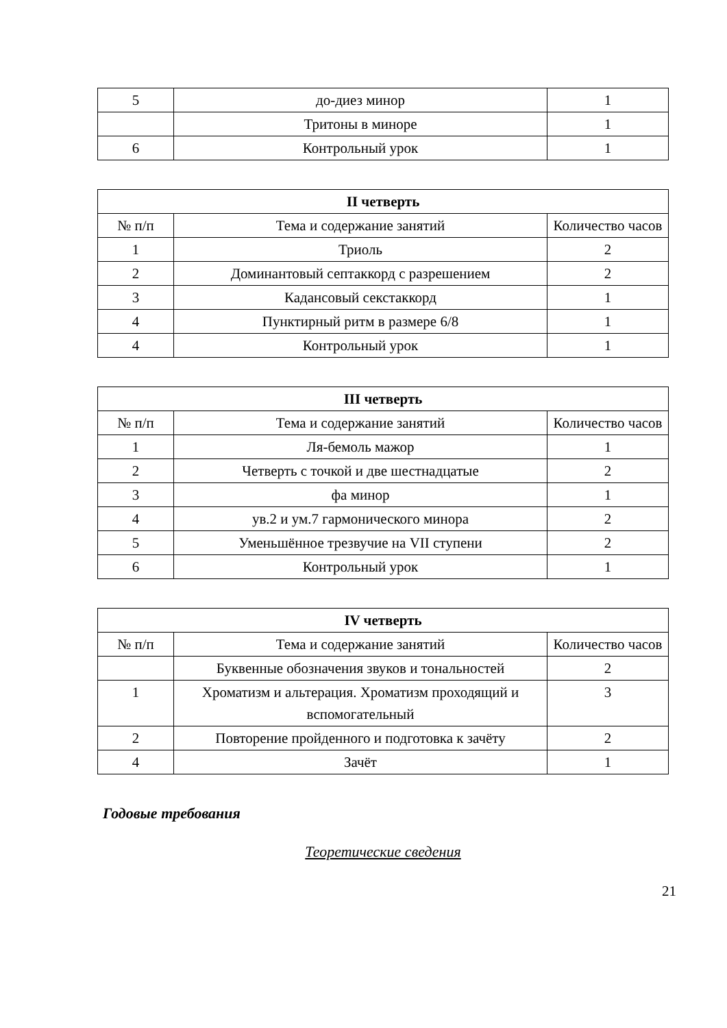| 5 | до-диез минор | 1 |
| | Тритоны в миноре | 1 |
| 6 | Контрольный урок | 1 |
| II четверть | | |
| --- | --- | --- |
| № п/п | Тема и содержание занятий | Количество часов |
| 1 | Триоль | 2 |
| 2 | Доминантовый септаккорд с разрешением | 2 |
| 3 | Кадансовый секстаккорд | 1 |
| 4 | Пунктирный ритм в размере 6/8 | 1 |
| 4 | Контрольный урок | 1 |
| III четверть | | |
| --- | --- | --- |
| № п/п | Тема и содержание занятий | Количество часов |
| 1 | Ля-бемоль мажор | 1 |
| 2 | Четверть с точкой и две шестнадцатые | 2 |
| 3 | фа минор | 1 |
| 4 | ув.2 и ум.7 гармонического минора | 2 |
| 5 | Уменьшённое трезвучие на VII ступени | 2 |
| 6 | Контрольный урок | 1 |
| IV четверть | | |
| --- | --- | --- |
| № п/п | Тема и содержание занятий | Количество часов |
| | Буквенные обозначения звуков и тональностей | 2 |
| 1 | Хроматизм и альтерация. Хроматизм проходящий и вспомогательный | 3 |
| 2 | Повторение пройденного и подготовка к зачёту | 2 |
| 4 | Зачёт | 1 |
Годовые требования
Теоретические сведения
21